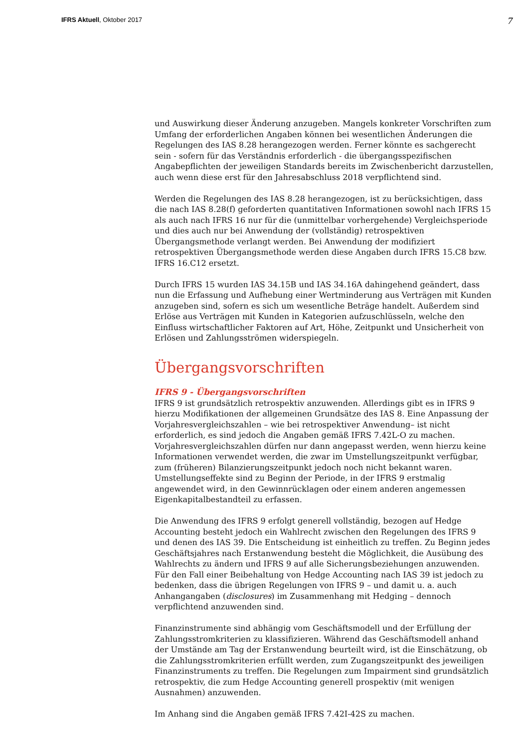IFRS Aktuell, Oktober 2017
7
und Auswirkung dieser Änderung anzugeben. Mangels konkreter Vorschriften zum Umfang der erforderlichen Angaben können bei wesentlichen Änderungen die Regelungen des IAS 8.28 herangezogen werden. Ferner könnte es sachgerecht sein - sofern für das Verständnis erforderlich - die übergangsspezifischen Angabepflichten der jeweiligen Standards bereits im Zwischenbericht darzustellen, auch wenn diese erst für den Jahresabschluss 2018 verpflichtend sind.
Werden die Regelungen des IAS 8.28 herangezogen, ist zu berücksichtigen, dass die nach IAS 8.28(f) geforderten quantitativen Informationen sowohl nach IFRS 15 als auch nach IFRS 16 nur für die (unmittelbar vorhergehende) Vergleichsperiode und dies auch nur bei Anwendung der (vollständig) retrospektiven Übergangsmethode verlangt werden. Bei Anwendung der modifiziert retrospektiven Übergangsmethode werden diese Angaben durch IFRS 15.C8 bzw. IFRS 16.C12 ersetzt.
Durch IFRS 15 wurden IAS 34.15B und IAS 34.16A dahingehend geändert, dass nun die Erfassung und Aufhebung einer Wertminderung aus Verträgen mit Kunden anzugeben sind, sofern es sich um wesentliche Beträge handelt. Außerdem sind Erlöse aus Verträgen mit Kunden in Kategorien aufzuschlüsseln, welche den Einfluss wirtschaftlicher Faktoren auf Art, Höhe, Zeitpunkt und Unsicherheit von Erlösen und Zahlungsströmen widerspiegeln.
Übergangsvorschriften
IFRS 9 - Übergangsvorschriften
IFRS 9 ist grundsätzlich retrospektiv anzuwenden. Allerdings gibt es in IFRS 9 hierzu Modifikationen der allgemeinen Grundsätze des IAS 8. Eine Anpassung der Vorjahresvergleichszahlen – wie bei retrospektiver Anwendung– ist nicht erforderlich, es sind jedoch die Angaben gemäß IFRS 7.42L-O zu machen. Vorjahresvergleichszahlen dürfen nur dann angepasst werden, wenn hierzu keine Informationen verwendet werden, die zwar im Umstellungszeitpunkt verfügbar, zum (früheren) Bilanzierungszeitpunkt jedoch noch nicht bekannt waren. Umstellungseffekte sind zu Beginn der Periode, in der IFRS 9 erstmalig angewendet wird, in den Gewinnrücklagen oder einem anderen angemessen Eigenkapitalbestandteil zu erfassen.
Die Anwendung des IFRS 9 erfolgt generell vollständig, bezogen auf Hedge Accounting besteht jedoch ein Wahlrecht zwischen den Regelungen des IFRS 9 und denen des IAS 39. Die Entscheidung ist einheitlich zu treffen. Zu Beginn jedes Geschäftsjahres nach Erstanwendung besteht die Möglichkeit, die Ausübung des Wahlrechts zu ändern und IFRS 9 auf alle Sicherungsbeziehungen anzuwenden. Für den Fall einer Beibehaltung von Hedge Accounting nach IAS 39 ist jedoch zu bedenken, dass die übrigen Regelungen von IFRS 9 – und damit u. a. auch Anhangangaben (disclosures) im Zusammenhang mit Hedging – dennoch verpflichtend anzuwenden sind.
Finanzinstrumente sind abhängig vom Geschäftsmodell und der Erfüllung der Zahlungsstromkriterien zu klassifizieren. Während das Geschäftsmodell anhand der Umstände am Tag der Erstanwendung beurteilt wird, ist die Einschätzung, ob die Zahlungsstromkriterien erfüllt werden, zum Zugangszeitpunkt des jeweiligen Finanzinstruments zu treffen. Die Regelungen zum Impairment sind grundsätzlich retrospektiv, die zum Hedge Accounting generell prospektiv (mit wenigen Ausnahmen) anzuwenden.
Im Anhang sind die Angaben gemäß IFRS 7.42I-42S zu machen.